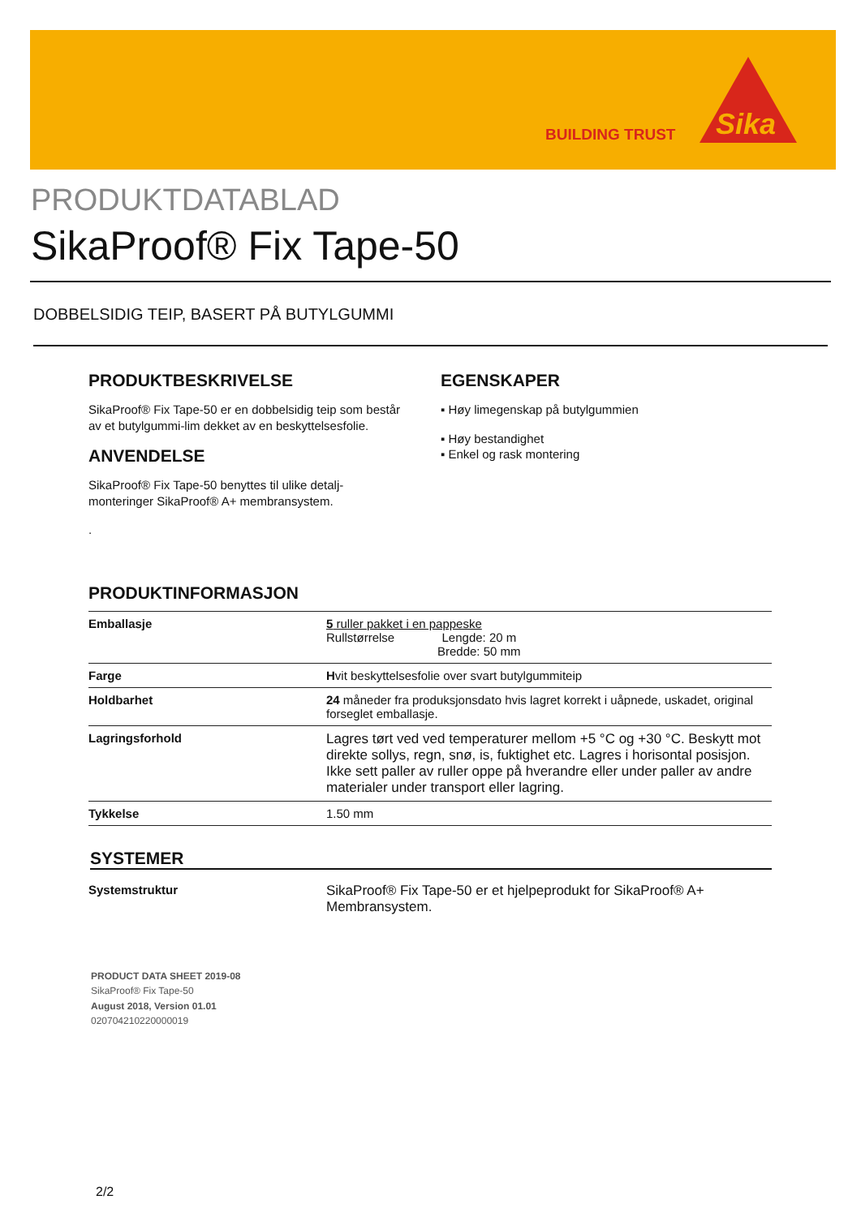BUILDING TRUST
Sika
PRODUKTDATABLAD
SikaProof® Fix Tape-50
DOBBELSIDIG TEIP, BASERT PÅ BUTYLGUMMI
PRODUKTBESKRIVELSE
SikaProof® Fix Tape-50 er en dobbelsidig teip som består av et butylgummi-lim dekket av en beskyttelsesfolie.
ANVENDELSE
SikaProof® Fix Tape-50 benyttes til ulike detalj-monteringer SikaProof® A+ membransystem.
.
EGENSKAPER
▪ Høy limegenskap på butylgummien
▪ Høy bestandighet
▪ Enkel og rask montering
PRODUKTINFORMASJON
| Emballasje | 5 ruller pakket i en pappeske Rullstørrelse Lengde: 20 m Bredde: 50 mm |
| Farge | H vit beskyttelsesfolie over svart butylgummiteip |
| Holdbarhet | 24 måneder fra produksjonsdato hvis lagret korrekt i uåpnede, uskadet, original forseglet emballasje. |
| Lagringsforhold | Lagres tørt ved ved temperaturer mellom +5 °C og +30 °C. Beskytt mot direkte sollys, regn, snø, is, fuktighet etc. Lagres i horisontal posisjon. Ikke sett paller av ruller oppe på hverandre eller under paller av andre materialer under transport eller lagring. |
| Tykkelse | 1.50 mm |
SYSTEMER
| Systemstruktur | SikaProof® Fix Tape-50 er et hjelpeprodukt for SikaProof® A+ Membransystem. |
PRODUCT DATA SHEET 2019-08
SikaProof® Fix Tape-50
August 2018, Version 01.01
020704210220000019
2/2